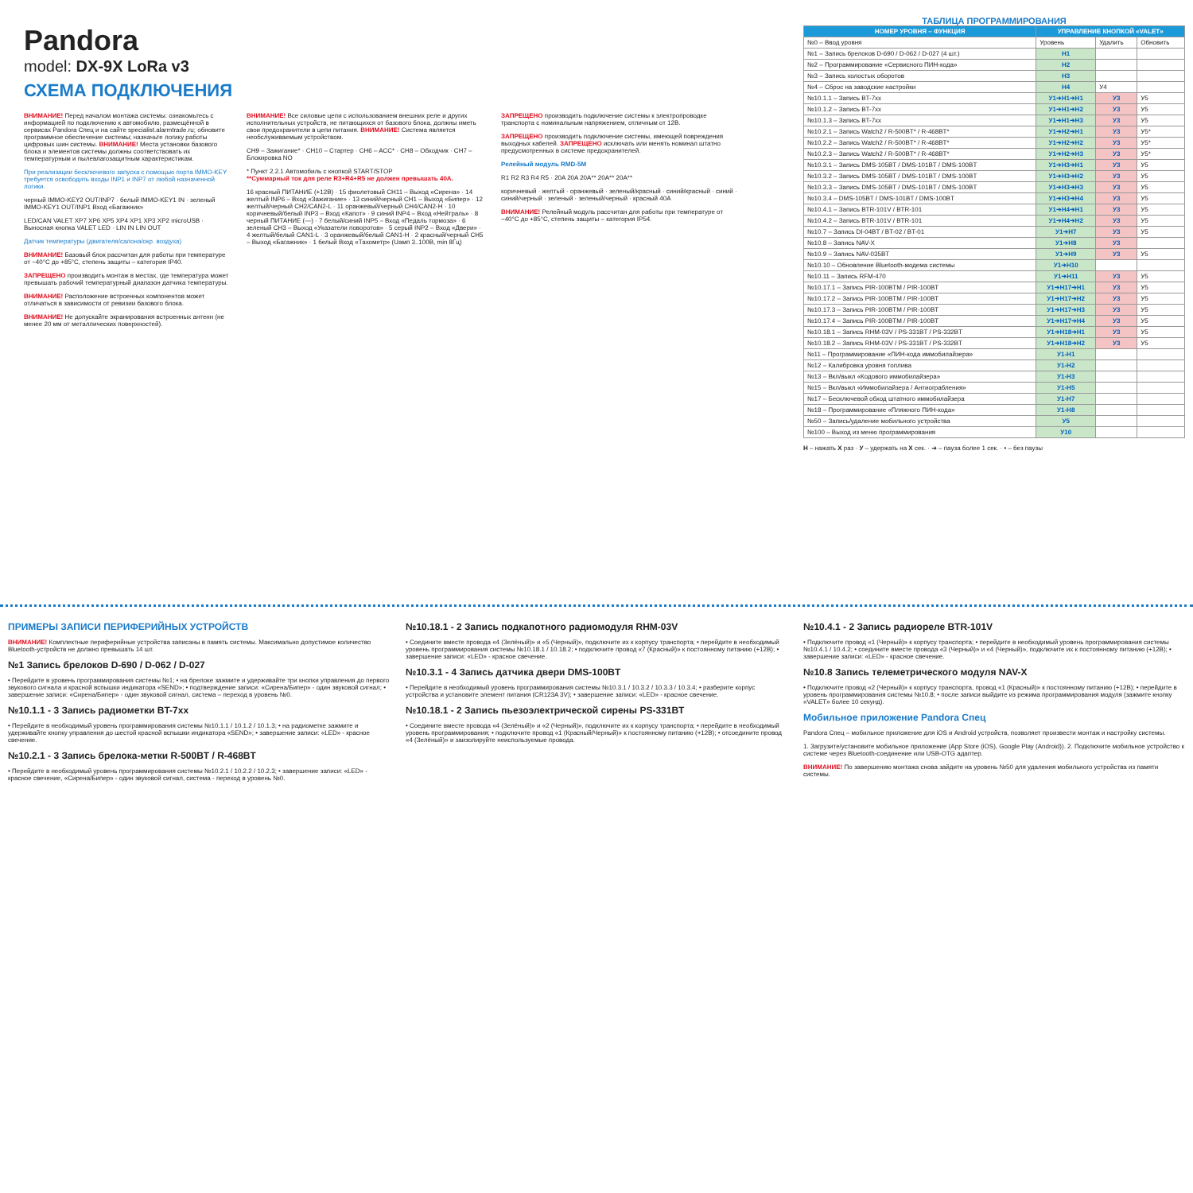Pandora
model: DX-9X LoRa v3
СХЕМА ПОДКЛЮЧЕНИЯ
ВНИМАНИЕ! Перед началом монтажа системы: ознакомьтесь с информацией по подключению к автомобилю, размещённой в сервисах Pandora Спец и на сайте specialist.alarmtrade.ru; обновите программное обеспечение системы; назначьте логику работы цифровых шин системы. ВНИМАНИЕ! Места установки базового блока и элементов системы должны соответствовать их температурным и пылевлагозащитным характеристикам.
При реализации бесключевого запуска с помощью порта IMMO-KEY требуется освободить входы INP1 и INP7 от любой назначенной логики.
черный IMMO-KEY2 OUT/INP7 · белый IMMO-KEY1 IN · зеленый IMMO-KEY1 OUT/INP1 Вход «Багажник»
LED/CAN VALET XP7 XP6 XP5 XP4 XP1 XP3 XP2 microUSB · Выносная кнопка VALET LED · LIN IN LIN OUT
Датчик температуры (двигателя/салона/окр. воздуха)
ВНИМАНИЕ! Базовый блок рассчитан для работы при температуре от −40°С до +85°С, степень защиты – категория IP40.
ЗАПРЕЩЕНО производить монтаж в местах, где температура может превышать рабочий температурный диапазон датчика температуры.
ВНИМАНИЕ! Расположение встроенных компонентов может отличаться в зависимости от ревизии базового блока.
ВНИМАНИЕ! Не допускайте экранирования встроенных антенн (не менее 20 мм от металлических поверхностей).
ВНИМАНИЕ! Все силовые цепи с использованием внешних реле и других исполнительных устройств, не питающихся от базового блока, должны иметь свои предохранители в цепи питания. ВНИМАНИЕ! Система является необслуживаемым устройством.
CH9 – Зажигание* · CH10 – Стартер · CH6 – ACC* · CH8 – Обходчик · CH7 – Блокировка NO
* Пункт 2.2.1 Автомобиль с кнопкой START/STOP
**Суммарный ток для реле R3+R4+R5 не должен превышать 40А.
16 красный ПИТАНИЕ (+12В) · 15 фиолетовый CH11 – Выход «Сирена» · 14 желтый INP6 – Вход «Зажигание» · 13 синий/черный CH1 – Выход «Бипер» · 12 желтый/черный CH2/CAN2-L · 11 оранжевый/черный CH4/CAN2-H · 10 коричневый/белый INP3 – Вход «Капот» · 9 синий INP4 – Вход «Нейтраль» · 8 черный ПИТАНИЕ (—) · 7 белый/синий INP5 – Вход «Педаль тормоза» · 6 зеленый CH3 – Выход «Указатели поворотов» · 5 серый INP2 – Вход «Двери» · 4 желтый/белый CAN1-L · 3 оранжевый/белый CAN1-H · 2 красный/черный CH5 – Выход «Багажник» · 1 белый Вход «Тахометр» (Uамп 3..100В, min 8Гц)
ЗАПРЕЩЕНО производить подключение системы к электропроводке транспорта с номинальным напряжением, отличным от 12В.
ЗАПРЕЩЕНО производить подключение системы, имеющей повреждения выходных кабелей. ЗАПРЕЩЕНО исключать или менять номинал штатно предусмотренных в системе предохранителей.
Релейный модуль RMD-5M
R1 R2 R3 R4 R5 · 20A 20A 20A** 20A** 20A**
коричневый · желтый · оранжевый · зеленый/красный · синий/красный · синий · синий/черный · зеленый · зеленый/черный · красный 40А
ВНИМАНИЕ! Релейный модуль рассчитан для работы при температуре от −40°С до +85°С, степень защиты – категория IP54.
ТАБЛИЦА ПРОГРАММИРОВАНИЯ
| НОМЕР УРОВНЯ – ФУНКЦИЯ | УПРАВЛЕНИЕ КНОПКОЙ «VALET» | | |
| --- | --- | --- | --- |
| №0 – Ввод уровня | Уровень | Удалить | Обновить |
| №1 – Запись брелоков D-690 / D-062 / D-027 (4 шт.) | Н1 | | |
| №2 – Программирование «Сервисного ПИН-кода» | Н2 | | |
| №3 – Запись холостых оборотов | Н3 | | |
| №4 – Сброс на заводские настройки | Н4 | У4 | |
| №10.1.1 – Запись BT-7xx | У1➔Н1➔Н1 | У3 | У5 |
| №10.1.2 – Запись BT-7xx | У1➔Н1➔Н2 | У3 | У5 |
| №10.1.3 – Запись BT-7xx | У1➔Н1➔Н3 | У3 | У5 |
| №10.2.1 – Запись Watch2 / R-500BT* / R-468BT* | У1➔Н2➔Н1 | У3 | У5* |
| №10.2.2 – Запись Watch2 / R-500BT* / R-468BT* | У1➔Н2➔Н2 | У3 | У5* |
| №10.2.3 – Запись Watch2 / R-500BT* / R-468BT* | У1➔Н2➔Н3 | У3 | У5* |
| №10.3.1 – Запись DMS-105BT / DMS-101BT / DMS-100BT | У1➔Н3➔Н1 | У3 | У5 |
| №10.3.2 – Запись DMS-105BT / DMS-101BT / DMS-100BT | У1➔Н3➔Н2 | У3 | У5 |
| №10.3.3 – Запись DMS-105BT / DMS-101BT / DMS-100BT | У1➔Н3➔Н3 | У3 | У5 |
| №10.3.4 – DMS-105BT / DMS-101BT / DMS-100BT | У1➔Н3➔Н4 | У3 | У5 |
| №10.4.1 – Запись BTR-101V / BTR-101 | У1➔Н4➔Н1 | У3 | У5 |
| №10.4.2 – Запись BTR-101V / BTR-101 | У1➔Н4➔Н2 | У3 | У5 |
| №10.7 – Запись DI-04BT / BT-02 / BT-01 | У1➔Н7 | У3 | У5 |
| №10.8 – Запись NAV-X | У1➔Н8 | У3 | |
| №10.9 – Запись NAV-035BT | У1➔Н9 | У3 | У5 |
| №10.10 – Обновление Bluetooth-модема системы | У1➔Н10 | | |
| №10.11 – Запись RFM-470 | У1➔Н11 | У3 | У5 |
| №10.17.1 – Запись PIR-100BTM / PIR-100BT | У1➔Н17➔Н1 | У3 | У5 |
| №10.17.2 – Запись PIR-100BTM / PIR-100BT | У1➔Н17➔Н2 | У3 | У5 |
| №10.17.3 – Запись PIR-100BTM / PIR-100BT | У1➔Н17➔Н3 | У3 | У5 |
| №10.17.4 – Запись PIR-100BTM / PIR-100BT | У1➔Н17➔Н4 | У3 | У5 |
| №10.18.1 – Запись RHM-03V / PS-331BT / PS-332BT | У1➔Н18➔Н1 | У3 | У5 |
| №10.18.2 – Запись RHM-03V / PS-331BT / PS-332BT | У1➔Н18➔Н2 | У3 | У5 |
| №11 – Программирование «ПИН-кода иммобилайзера» | У1-Н1 | | |
| №12 – Калибровка уровня топлива | У1-Н2 | | |
| №13 – Вкл/выкл «Кодового иммобилайзера» | У1-Н3 | | |
| №15 – Вкл/выкл «Иммобилайзера / Антиограбления» | У1-Н5 | | |
| №17 – Бесключевой обход штатного иммобилайзера | У1-Н7 | | |
| №18 – Программирование «Пляжного ПИН-кода» | У1-Н8 | | |
| №50 – Запись/удаление мобильного устройства | У5 | | |
| №100 – Выход из меню программирования | У10 | | |
Н – нажать X раз · У – удержать на X сек. · ➔ – пауза более 1 сек. · • – без паузы
ПРИМЕРЫ ЗАПИСИ ПЕРИФЕРИЙНЫХ УСТРОЙСТВ
ВНИМАНИЕ! Комплектные периферийные устройства записаны в память системы. Максимально допустимое количество Bluetooth-устройств не должно превышать 14 шт.
№1 Запись брелоков D-690 / D-062 / D-027
• Перейдите в уровень программирования системы №1; • на брелоке зажмите и удерживайте три кнопки управления до первого звукового сигнала и красной вспышки индикатора «SEND»; • подтверждение записи: «Сирена/Бипер» - один звуковой сигнал; • завершение записи: «Сирена/Бипер» - один звуковой сигнал, система – переход в уровень №0.
№10.1.1 - 3 Запись радиометки BT-7xx
• Перейдите в необходимый уровень программирования системы №10.1.1 / 10.1.2 / 10.1.3; • на радиометке зажмите и удерживайте кнопку управления до шестой красной вспышки индикатора «SEND»; • завершение записи: «LED» - красное свечение.
№10.2.1 - 3 Запись брелока-метки R-500BT / R-468BT
• Перейдите в необходимый уровень программирования системы №10.2.1 / 10.2.2 / 10.2.3; • завершение записи: «LED» - красное свечение, «Сирена/Бипер» - один звуковой сигнал, система - переход в уровень №0.
№10.18.1 - 2 Запись подкапотного радиомодуля RHM-03V
• Соедините вместе провода «4 (Зелёный)» и «5 (Черный)», подключите их к корпусу транспорта; • перейдите в необходимый уровень программирования системы №10.18.1 / 10.18.2; • подключите провод «7 (Красный)» к постоянному питанию (+12В); • завершение записи: «LED» - красное свечение.
№10.3.1 - 4 Запись датчика двери DMS-100BT
• Перейдите в необходимый уровень программирования системы №10.3.1 / 10.3.2 / 10.3.3 / 10.3.4; • разберите корпус устройства и установите элемент питания (CR123A 3V); • завершение записи: «LED» - красное свечение.
№10.18.1 - 2 Запись пьезоэлектрической сирены PS-331BT
• Соедините вместе провода «4 (Зелёный)» и «2 (Черный)», подключите их к корпусу транспорта; • перейдите в необходимый уровень программирования; • подключите провод «1 (Красный/Черный)» к постоянному питанию (+12В); • отсоедините провод «4 (Зелёный)» и заизолируйте неиспользуемые провода.
№10.4.1 - 2 Запись радиореле BTR-101V
• Подключите провод «1 (Черный)» к корпусу транспорта; • перейдите в необходимый уровень программирования системы №10.4.1 / 10.4.2; • соедините вместе провода «3 (Черный)» и «4 (Черный)», подключите их к постоянному питанию (+12В); • завершение записи: «LED» - красное свечение.
№10.8 Запись телеметрического модуля NAV-X
• Подключите провод «2 (Черный)» к корпусу транспорта, провод «1 (Красный)» к постоянному питанию (+12В); • перейдите в уровень программирования системы №10.8; • после записи выйдите из режима программирования модуля (зажмите кнопку «VALET» более 10 секунд).
Мобильное приложение Pandora Спец
Pandora Спец – мобильное приложение для iOS и Android устройств, позволяет произвести монтаж и настройку системы.
1. Загрузите/установите мобильное приложение (App Store (iOS), Google Play (Android)). 2. Подключите мобильное устройство к системе через Bluetooth-соединение или USB-OTG адаптер.
ВНИМАНИЕ! По завершению монтажа снова зайдите на уровень №50 для удаления мобильного устройства из памяти системы.